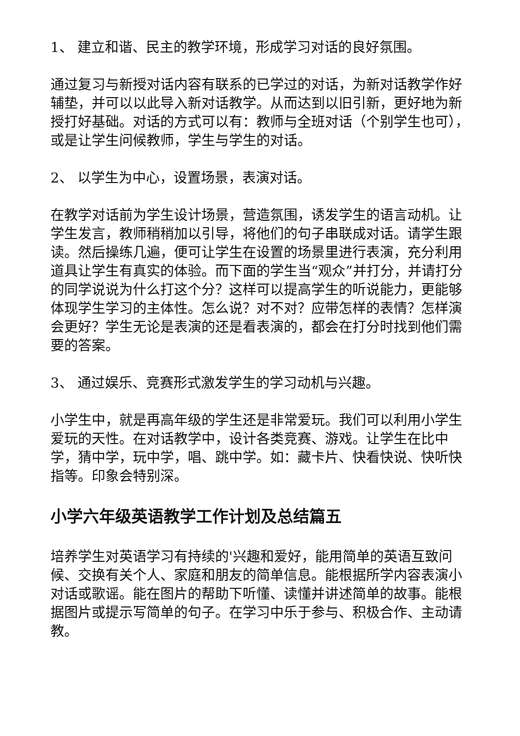1、 建立和谐、民主的教学环境，形成学习对话的良好氛围。
通过复习与新授对话内容有联系的已学过的对话，为新对话教学作好辅垫，并可以以此导入新对话教学。从而达到以旧引新，更好地为新授打好基础。对话的方式可以有：教师与全班对话（个别学生也可），或是让学生问候教师，学生与学生的对话。
2、 以学生为中心，设置场景，表演对话。
在教学对话前为学生设计场景，营造氛围，诱发学生的语言动机。让学生发言，教师稍稍加以引导，将他们的句子串联成对话。请学生跟读。然后操练几遍，便可让学生在设置的场景里进行表演，充分利用道具让学生有真实的体验。而下面的学生当“观众”并打分，并请打分的同学说说为什么打这个分？这样可以提高学生的听说能力，更能够体现学生学习的主体性。怎么说？对不对？应带怎样的表情？怎样演会更好？学生无论是表演的还是看表演的，都会在打分时找到他们需要的答案。
3、 通过娱乐、竞赛形式激发学生的学习动机与兴趣。
小学生中，就是再高年级的学生还是非常爱玩。我们可以利用小学生爱玩的天性。在对话教学中，设计各类竞赛、游戏。让学生在比中学，猜中学，玩中学，唱、跳中学。如：藏卡片、快看快说、快听快指等。印象会特别深。
小学六年级英语教学工作计划及总结篇五
培养学生对英语学习有持续的'兴趣和爱好，能用简单的英语互致问候、交换有关个人、家庭和朋友的简单信息。能根据所学内容表演小对话或歌谣。能在图片的帮助下听懂、读懂并讲述简单的故事。能根据图片或提示写简单的句子。在学习中乐于参与、积极合作、主动请教。